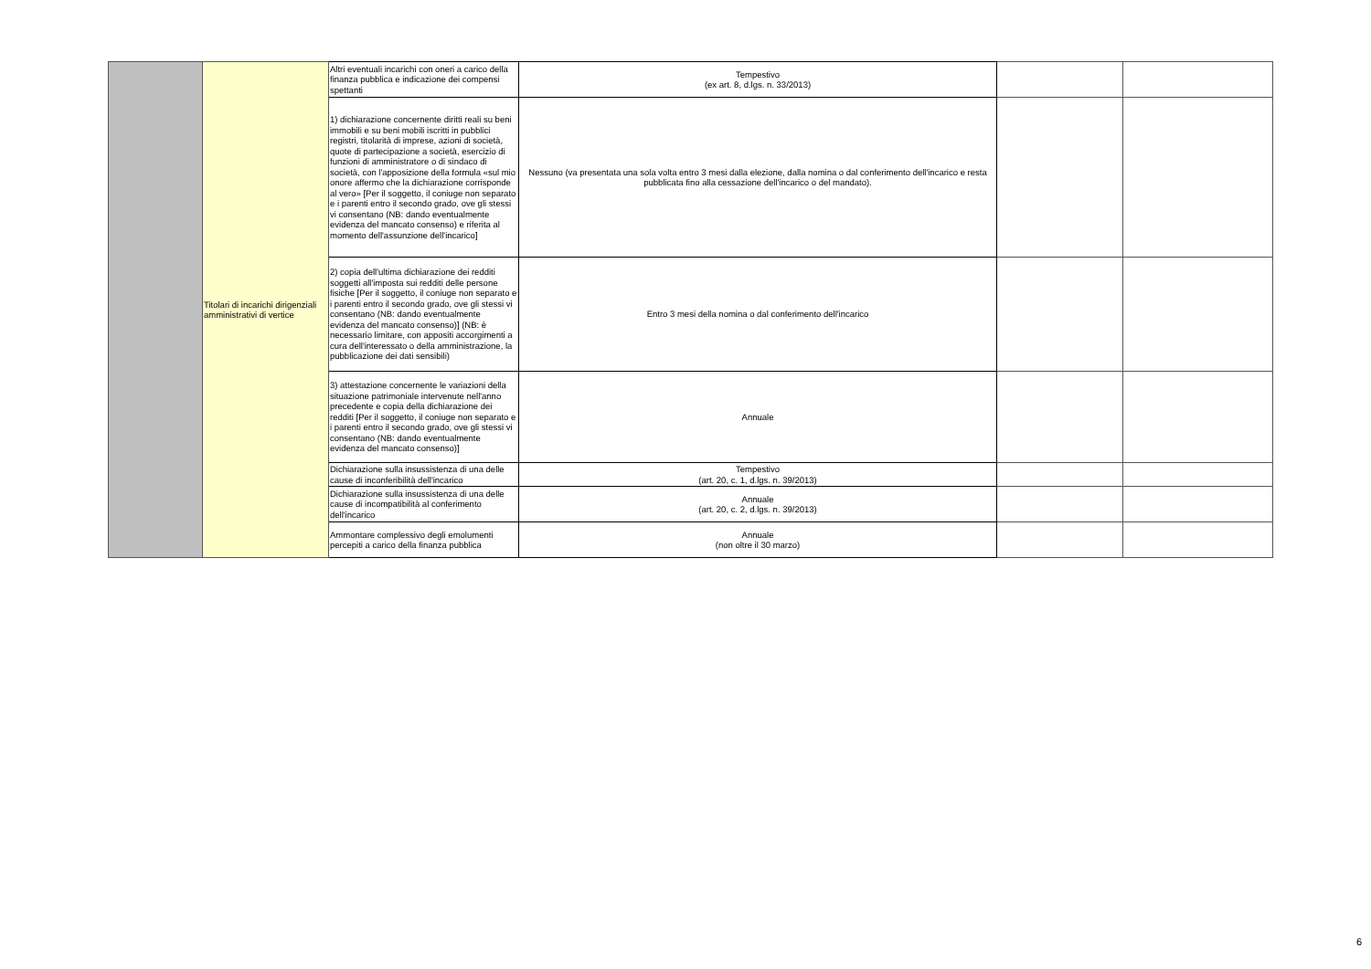| | Titolari di incarichi dirigenziali amministrativi di vertice | Altri eventuali incarichi con oneri a carico della finanza pubblica e indicazione dei compensi spettanti | Tempestivo (ex art. 8, d.lgs. n. 33/2013) | | |
| | | 1) dichiarazione concernente diritti reali su beni immobili e su beni mobili iscritti in pubblici registri, titolarità di imprese, azioni di società, quote di partecipazione a società, esercizio di funzioni di amministratore o di sindaco di società, con l'apposizione della formula «sul mio onore affermo che la dichiarazione corrisponde al vero» [Per il soggetto, il coniuge non separato e i parenti entro il secondo grado, ove gli stessi vi consentano (NB: dando eventualmente evidenza del mancato consenso) e riferita al momento dell'assunzione dell'incarico] | Nessuno (va presentata una sola volta entro 3 mesi dalla elezione, dalla nomina o dal conferimento dell'incarico e resta pubblicata fino alla cessazione dell'incarico o del mandato). | | |
| | | 2) copia dell'ultima dichiarazione dei redditi soggetti all'imposta sui redditi delle persone fisiche [Per il soggetto, il coniuge non separato e i parenti entro il secondo grado, ove gli stessi vi consentano (NB: dando eventualmente evidenza del mancato consenso)] (NB: è necessario limitare, con appositi accorgimenti a cura dell'interessato o della amministrazione, la pubblicazione dei dati sensibili) | Entro 3 mesi della nomina o dal conferimento dell'incarico | | |
| | | 3) attestazione concernente le variazioni della situazione patrimoniale intervenute nell'anno precedente e copia della dichiarazione dei redditi [Per il soggetto, il coniuge non separato e i parenti entro il secondo grado, ove gli stessi vi consentano (NB: dando eventualmente evidenza del mancato consenso)] | Annuale | | |
| | | Dichiarazione sulla insussistenza di una delle cause di inconferibilità dell'incarico | Tempestivo (art. 20, c. 1, d.lgs. n. 39/2013) | | |
| | | Dichiarazione sulla insussistenza di una delle cause di incompatibilità al conferimento dell'incarico | Annuale (art. 20, c. 2, d.lgs. n. 39/2013) | | |
| | | Ammontare complessivo degli emolumenti percepiti a carico della finanza pubblica | Annuale (non oltre il 30 marzo) | | |
6